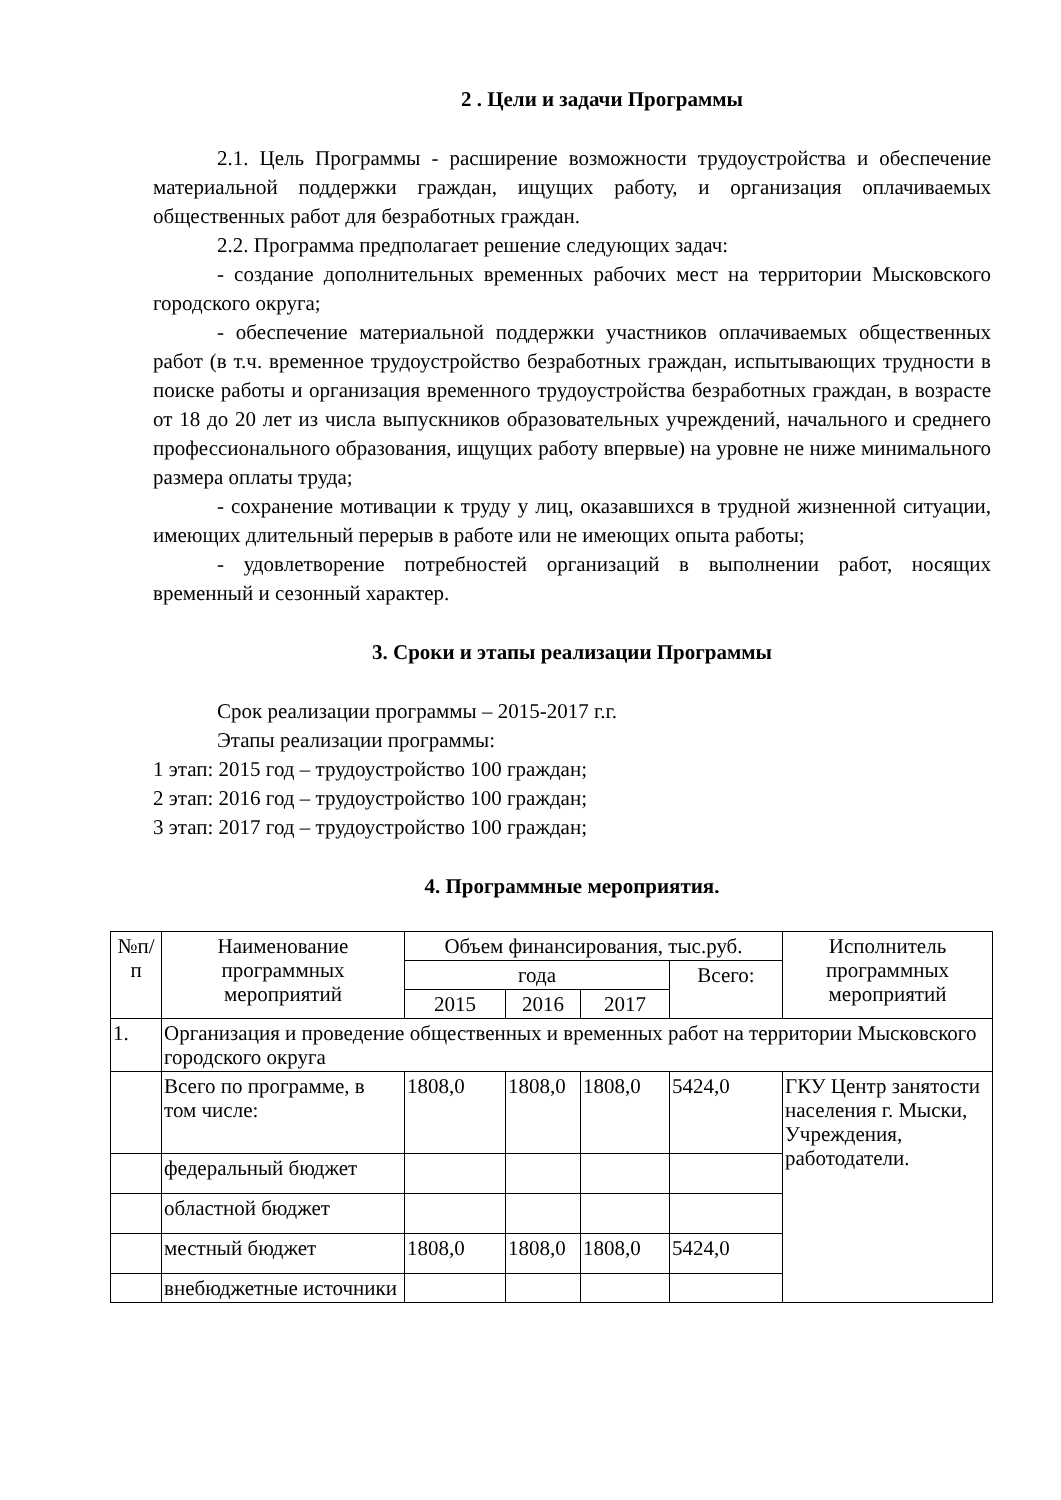2 . Цели и задачи Программы
2.1. Цель Программы - расширение возможности трудоустройства и обеспечение материальной поддержки граждан, ищущих работу, и организация оплачиваемых общественных работ для безработных граждан.
2.2. Программа предполагает решение следующих задач:
- создание дополнительных временных рабочих мест на территории Мысковского городского округа;
- обеспечение материальной поддержки участников оплачиваемых общественных работ (в т.ч. временное трудоустройство безработных граждан, испытывающих трудности в поиске работы и организация временного трудоустройства безработных граждан, в возрасте от 18 до 20 лет из числа выпускников образовательных учреждений, начального и среднего профессионального образования, ищущих работу впервые) на уровне не ниже минимального размера оплаты труда;
- сохранение мотивации к труду у лиц, оказавшихся в трудной жизненной ситуации, имеющих длительный перерыв в работе или не имеющих опыта работы;
- удовлетворение потребностей организаций в выполнении работ, носящих временный и сезонный характер.
3. Сроки и этапы реализации Программы
Срок реализации программы – 2015-2017 г.г.
Этапы реализации программы:
1 этап: 2015 год – трудоустройство 100 граждан;
2 этап: 2016 год – трудоустройство 100 граждан;
3 этап: 2017 год – трудоустройство 100 граждан;
4. Программные мероприятия.
| №п/п | Наименование программных мероприятий | Объем финансирования, тыс.руб. | | | | Исполнитель программных мероприятий |
| --- | --- | --- | --- | --- | --- | --- |
| | | года | | | Всего: | |
| | | 2015 | 2016 | 2017 | | |
| 1. | Организация и проведение общественных и временных работ на территории Мысковского городского округа | | | | | |
| | Всего по программе, в том числе: | 1808,0 | 1808,0 | 1808,0 | 5424,0 | ГКУ Центр занятости населения г. Мыски, Учреждения, работодатели. |
| | федеральный бюджет | | | | | |
| | областной бюджет | | | | | |
| | местный бюджет | 1808,0 | 1808,0 | 1808,0 | 5424,0 | |
| | внебюджетные источники | | | | | |